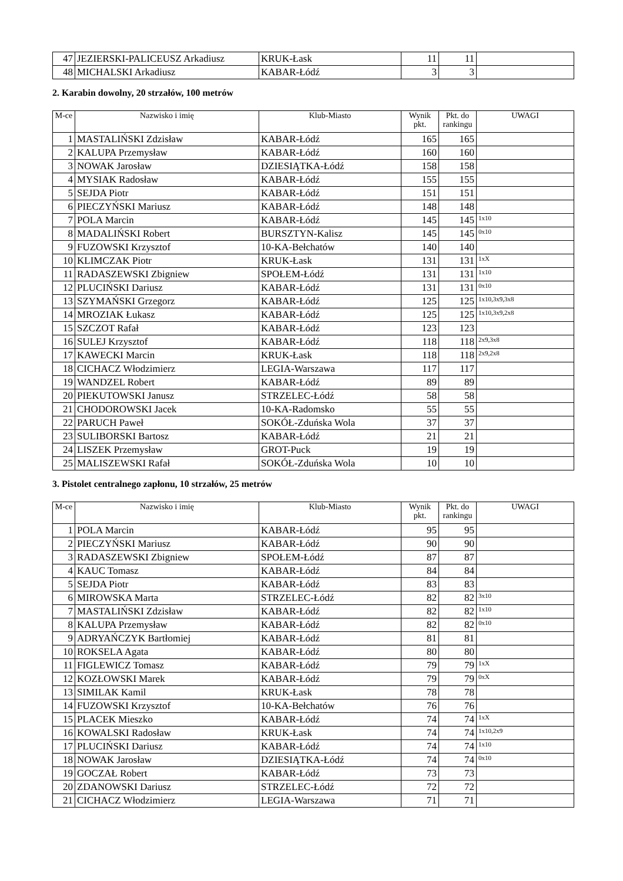| 47 | JEZIERSKI-PALICEUSZ Arkadiusz | KRUK-Łask | 11 | 11 | |
| 48 | MICHALSKI Arkadiusz | KABAR-Łódź | 3 | 3 | |
2. Karabin dowolny, 20 strzałów, 100 metrów
| M-ce | Nazwisko i imię | Klub-Miasto | Wynik pkt. | Pkt. do rankingu | UWAGI |
| --- | --- | --- | --- | --- | --- |
| 1 | MASTALIŃSKI Zdzisław | KABAR-Łódź | 165 | 165 | |
| 2 | KALUPA Przemysław | KABAR-Łódź | 160 | 160 | |
| 3 | NOWAK Jarosław | DZIESIĄTKA-Łódź | 158 | 158 | |
| 4 | MYSIAK Radosław | KABAR-Łódź | 155 | 155 | |
| 5 | SEJDA Piotr | KABAR-Łódź | 151 | 151 | |
| 6 | PIECZYŃSKI Mariusz | KABAR-Łódź | 148 | 148 | |
| 7 | POLA Marcin | KABAR-Łódź | 145 | 145 | 1x10 |
| 8 | MADALIŃSKI Robert | BURSZTYN-Kalisz | 145 | 145 | 0x10 |
| 9 | FUZOWSKI Krzysztof | 10-KA-Bełchatów | 140 | 140 | |
| 10 | KLIMCZAK Piotr | KRUK-Łask | 131 | 131 | 1xX |
| 11 | RADASZEWSKI Zbigniew | SPOŁEM-Łódź | 131 | 131 | 1x10 |
| 12 | PLUCIŃSKI Dariusz | KABAR-Łódź | 131 | 131 | 0x10 |
| 13 | SZYMAŃSKI Grzegorz | KABAR-Łódź | 125 | 125 | 1x10,3x9,3x8 |
| 14 | MROZIAK Łukasz | KABAR-Łódź | 125 | 125 | 1x10,3x9,2x8 |
| 15 | SZCZOT Rafał | KABAR-Łódź | 123 | 123 | |
| 16 | SULEJ Krzysztof | KABAR-Łódź | 118 | 118 | 2x9,3x8 |
| 17 | KAWECKI Marcin | KRUK-Łask | 118 | 118 | 2x9,2x8 |
| 18 | CICHACZ Włodzimierz | LEGIA-Warszawa | 117 | 117 | |
| 19 | WANDZEL Robert | KABAR-Łódź | 89 | 89 | |
| 20 | PIEKUTOWSKI Janusz | STRZELEC-Łódź | 58 | 58 | |
| 21 | CHODOROWSKI Jacek | 10-KA-Radomsko | 55 | 55 | |
| 22 | PARUCH Paweł | SOKÓŁ-Zduńska Wola | 37 | 37 | |
| 23 | SULIBORSKI Bartosz | KABAR-Łódź | 21 | 21 | |
| 24 | LISZEK Przemysław | GROT-Puck | 19 | 19 | |
| 25 | MALISZEWSKI Rafał | SOKÓŁ-Zduńska Wola | 10 | 10 | |
3. Pistolet centralnego zapłonu, 10 strzałów, 25 metrów
| M-ce | Nazwisko i imię | Klub-Miasto | Wynik pkt. | Pkt. do rankingu | UWAGI |
| --- | --- | --- | --- | --- | --- |
| 1 | POLA Marcin | KABAR-Łódź | 95 | 95 | |
| 2 | PIECZYŃSKI Mariusz | KABAR-Łódź | 90 | 90 | |
| 3 | RADASZEWSKI Zbigniew | SPOŁEM-Łódź | 87 | 87 | |
| 4 | KAUC Tomasz | KABAR-Łódź | 84 | 84 | |
| 5 | SEJDA Piotr | KABAR-Łódź | 83 | 83 | |
| 6 | MIROWSKA Marta | STRZELEC-Łódź | 82 | 82 | 3x10 |
| 7 | MASTALIŃSKI Zdzisław | KABAR-Łódź | 82 | 82 | 1x10 |
| 8 | KALUPA Przemysław | KABAR-Łódź | 82 | 82 | 0x10 |
| 9 | ADRYAŃCZYK Bartłomiej | KABAR-Łódź | 81 | 81 | |
| 10 | ROKSELA Agata | KABAR-Łódź | 80 | 80 | |
| 11 | FIGLEWICZ Tomasz | KABAR-Łódź | 79 | 79 | 1xX |
| 12 | KOZŁOWSKI Marek | KABAR-Łódź | 79 | 79 | 0xX |
| 13 | SIMILAK Kamil | KRUK-Łask | 78 | 78 | |
| 14 | FUZOWSKI Krzysztof | 10-KA-Bełchatów | 76 | 76 | |
| 15 | PLACEK Mieszko | KABAR-Łódź | 74 | 74 | 1xX |
| 16 | KOWALSKI Radosław | KRUK-Łask | 74 | 74 | 1x10,2x9 |
| 17 | PLUCIŃSKI Dariusz | KABAR-Łódź | 74 | 74 | 1x10 |
| 18 | NOWAK Jarosław | DZIESIĄTKA-Łódź | 74 | 74 | 0x10 |
| 19 | GOCZAŁ Robert | KABAR-Łódź | 73 | 73 | |
| 20 | ZDANOWSKI Dariusz | STRZELEC-Łódź | 72 | 72 | |
| 21 | CICHACZ Włodzimierz | LEGIA-Warszawa | 71 | 71 | |